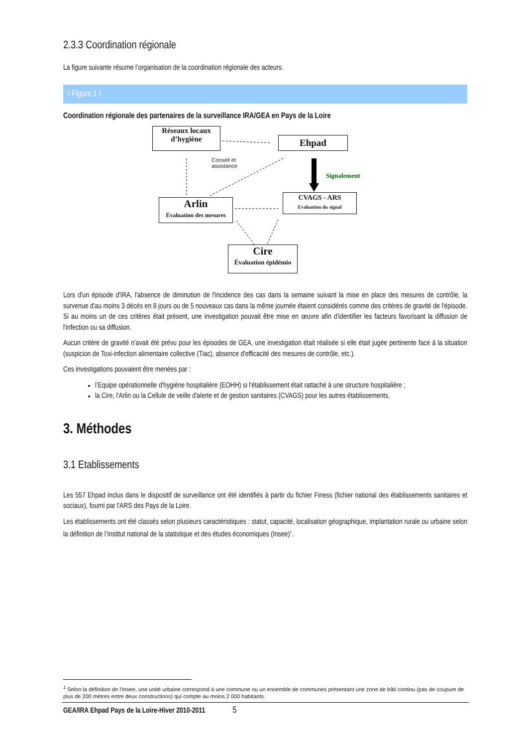2.3.3 Coordination régionale
La figure suivante résume l’organisation de la coordination régionale des acteurs.
l Figure 1 l
Coordination régionale des partenaires de la surveillance IRA/GEA en Pays de la Loire
Réseaux locaux
d’hygiène
Ehpad
Conseil et
assistance
Signalement
Arlin
Évaluation des mesures
CVAGS - ARS
Evaluation du signal
Cire
Évaluation épidémio
Lors d'un épisode d'IRA, l'absence de diminution de l'incidence des cas dans la semaine suivant la mise en place des mesures de contrôle, la survenue d'au moins 3 décès en 8 jours ou de 5 nouveaux cas dans la même journée étaient considérés comme des critères de gravité de l'épisode. Si au moins un de ces critères était présent, une investigation pouvait être mise en œuvre afin d'identifier les facteurs favorisant la diffusion de l'infection ou sa diffusion.
Aucun critère de gravité n’avait été prévu pour les épisodes de GEA, une investigation était réalisée si elle était jugée pertinente face à la situation (suspicion de Toxi-infection alimentaire collective (Tiac), absence d'efficacité des mesures de contrôle, etc.).
Ces investigations pouvaient être menées par :
l’Equipe opérationnelle d'hygiène hospitalière (EOHH) si l'établissement était rattaché à une structure hospitalière ;
la Cire, l'Arlin ou la Cellule de veille d'alerte et de gestion sanitaires (CVAGS) pour les autres établissements.
3. Méthodes
3.1 Etablissements
Les 557 Ehpad inclus dans le dispositif de surveillance ont été identifiés à partir du fichier Finess (fichier national des établissements sanitaires et sociaux), fourni par l'ARS des Pays de la Loire.
Les établissements ont été classés selon plusieurs caractéristiques : statut, capacité, localisation géographique, implantation rurale ou urbaine selon la définition de l’Institut national de la statistique et des études économiques (Insee)<sup>1</sup>.
<sup>1</sup> Selon la définition de l'Insee, une unité urbaine correspond à une commune ou un ensemble de communes présentant une zone de bâti continu (pas de coupure de plus de 200 mètres entre deux constructions) qui compte au moins 2 000 habitants.
GEA/IRA Ehpad Pays de la Loire-Hiver 2010-2011 5